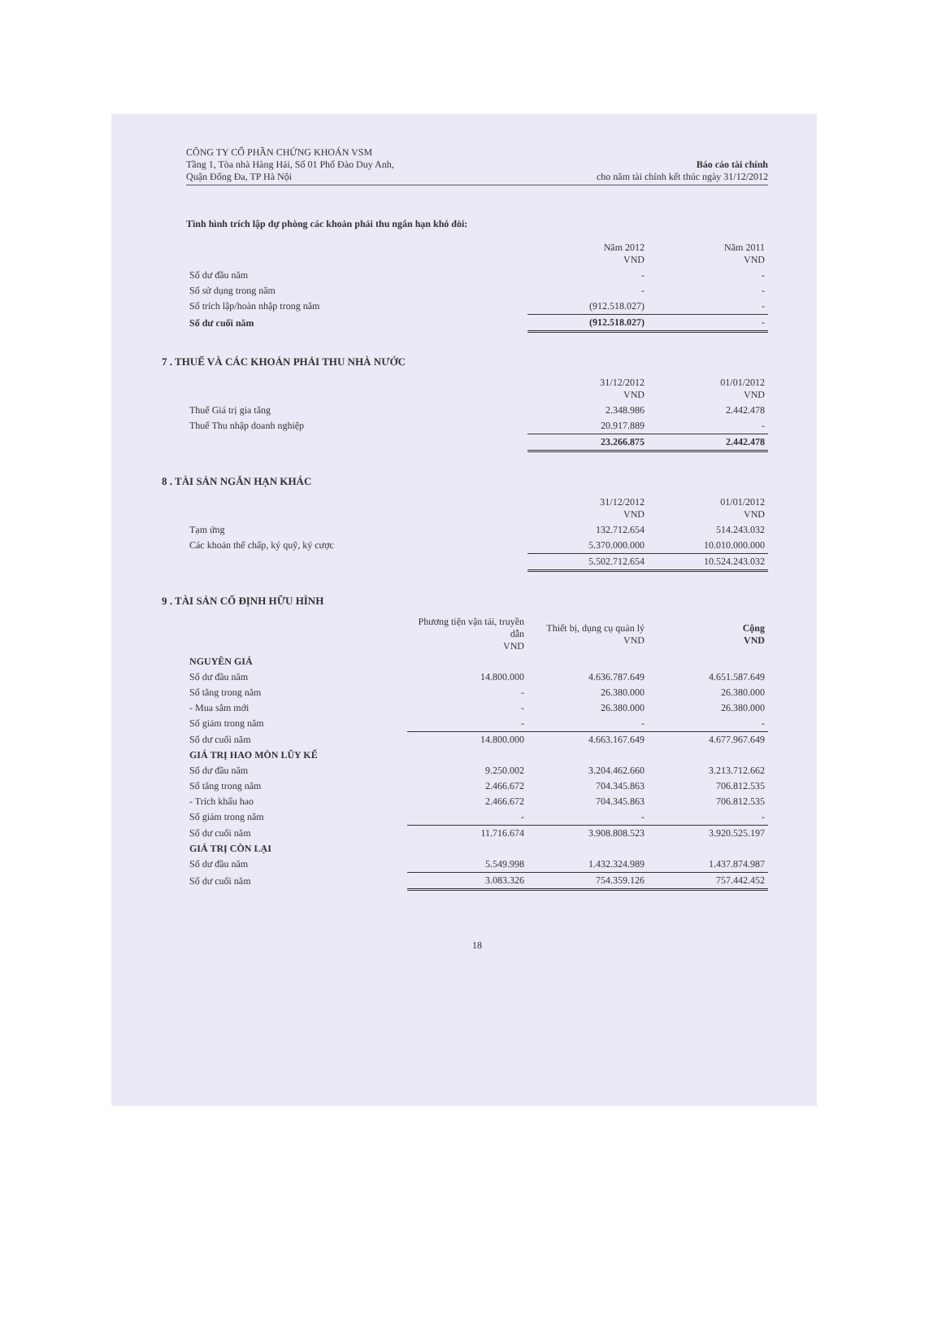CÔNG TY CỔ PHẦN CHỨNG KHOÁN VSM
Tầng 1, Tòa nhà Hàng Hải, Số 01 Phố Đào Duy Anh,
Quận Đống Đa, TP Hà Nội
Báo cáo tài chính
cho năm tài chính kết thúc ngày 31/12/2012
Tình hình trích lập dự phòng các khoản phải thu ngắn hạn khó đòi:
| | Năm 2012 VND | Năm 2011 VND |
| --- | --- | --- |
| Số dư đầu năm | - | - |
| Số sử dụng trong năm | - | - |
| Số trích lập/hoàn nhập trong năm | (912.518.027) | - |
| Số dư cuối năm | (912.518.027) | - |
7 . THUẾ VÀ CÁC KHOẢN PHẢI THU NHÀ NƯỚC
| | 31/12/2012 VND | 01/01/2012 VND |
| --- | --- | --- |
| Thuế Giá trị gia tăng | 2.348.986 | 2.442.478 |
| Thuế Thu nhập doanh nghiệp | 20.917.889 | - |
| | 23.266.875 | 2.442.478 |
8 . TÀI SẢN NGẮN HẠN KHÁC
| | 31/12/2012 VND | 01/01/2012 VND |
| --- | --- | --- |
| Tạm ứng | 132.712.654 | 514.243.032 |
| Các khoản thế chấp, ký quỹ, ký cược | 5.370.000.000 | 10.010.000.000 |
| | 5.502.712.654 | 10.524.243.032 |
9 . TÀI SẢN CỐ ĐỊNH HỮU HÌNH
| | Phương tiện vận tải, truyền dẫn VND | Thiết bị, dụng cụ quản lý VND | Cộng VND |
| --- | --- | --- | --- |
| NGUYÊN GIÁ | | | |
| Số dư đầu năm | 14.800.000 | 4.636.787.649 | 4.651.587.649 |
| Số tăng trong năm | - | 26.380.000 | 26.380.000 |
| - Mua sắm mới | - | 26.380.000 | 26.380.000 |
| Số giảm trong năm | - | - | - |
| Số dư cuối năm | 14.800.000 | 4.663.167.649 | 4.677.967.649 |
| GIÁ TRỊ HAO MÒN LŨY KẾ | | | |
| Số dư đầu năm | 9.250.002 | 3.204.462.660 | 3.213.712.662 |
| Số tăng trong năm | 2.466.672 | 704.345.863 | 706.812.535 |
| - Trích khấu hao | 2.466.672 | 704.345.863 | 706.812.535 |
| Số giảm trong năm | - | - | - |
| Số dư cuối năm | 11.716.674 | 3.908.808.523 | 3.920.525.197 |
| GIÁ TRỊ CÒN LẠI | | | |
| Số dư đầu năm | 5.549.998 | 1.432.324.989 | 1.437.874.987 |
| Số dư cuối năm | 3.083.326 | 754.359.126 | 757.442.452 |
18